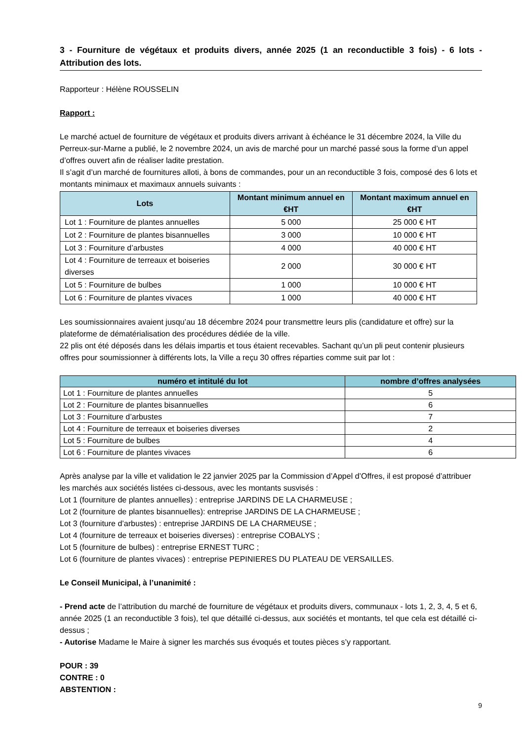3 - Fourniture de végétaux et produits divers, année 2025 (1 an reconductible 3 fois) - 6 lots - Attribution des lots.
Rapporteur : Hélène ROUSSELIN
Rapport :
Le marché actuel de fourniture de végétaux et produits divers arrivant à échéance le 31 décembre 2024, la Ville du Perreux-sur-Marne a publié, le 2 novembre 2024, un avis de marché pour un marché passé sous la forme d’un appel d’offres ouvert afin de réaliser ladite prestation.
Il s’agit d’un marché de fournitures alloti, à bons de commandes, pour un an reconductible 3 fois, composé des 6 lots et montants minimaux et maximaux annuels suivants :
| Lots | Montant minimum annuel en €HT | Montant maximum annuel en €HT |
| --- | --- | --- |
| Lot 1 : Fourniture de plantes annuelles | 5 000 | 25 000 € HT |
| Lot 2 : Fourniture de plantes bisannuelles | 3 000 | 10 000 € HT |
| Lot 3 : Fourniture d’arbustes | 4 000 | 40 000 € HT |
| Lot 4 : Fourniture de terreaux et boiseries diverses | 2 000 | 30 000 € HT |
| Lot 5 : Fourniture de bulbes | 1 000 | 10 000 € HT |
| Lot 6 : Fourniture de plantes vivaces | 1 000 | 40 000 € HT |
Les soumissionnaires avaient jusqu’au 18 décembre 2024 pour transmettre leurs plis (candidature et offre) sur la plateforme de dématérialisation des procédures dédiée de la ville.
22 plis ont été déposés dans les délais impartis et tous étaient recevables. Sachant qu’un pli peut contenir plusieurs offres pour soumissionner à différents lots, la Ville a reçu 30 offres réparties comme suit par lot :
| numéro et intitulé du lot | nombre d’offres analysées |
| --- | --- |
| Lot 1 : Fourniture de plantes annuelles | 5 |
| Lot 2 : Fourniture de plantes bisannuelles | 6 |
| Lot 3 : Fourniture d’arbustes | 7 |
| Lot 4 : Fourniture de terreaux et boiseries diverses | 2 |
| Lot 5 : Fourniture de bulbes | 4 |
| Lot 6 : Fourniture de plantes vivaces | 6 |
Après analyse par la ville et validation le 22 janvier 2025 par la Commission d’Appel d’Offres, il est proposé d’attribuer les marchés aux sociétés listées ci-dessous, avec les montants susvisés :
Lot 1 (fourniture de plantes annuelles) : entreprise JARDINS DE LA CHARMEUSE ;
Lot 2 (fourniture de plantes bisannuelles): entreprise JARDINS DE LA CHARMEUSE ;
Lot 3 (fourniture d’arbustes) : entreprise JARDINS DE LA CHARMEUSE ;
Lot 4 (fourniture de terreaux et boiseries diverses) : entreprise COBALYS ;
Lot 5 (fourniture de bulbes) : entreprise ERNEST TURC ;
Lot 6 (fourniture de plantes vivaces) : entreprise PEPINIERES DU PLATEAU DE VERSAILLES.
Le Conseil Municipal, à l’unanimité :
- Prend acte de l’attribution du marché de fourniture de végétaux et produits divers, communaux - lots 1, 2, 3, 4, 5 et 6, année 2025 (1 an reconductible 3 fois), tel que détaillé ci-dessus, aux sociétés et montants, tel que cela est détaillé ci-dessus ;
- Autorise Madame le Maire à signer les marchés sus évoqués et toutes pièces s’y rapportant.
POUR : 39
CONTRE : 0
ABSTENTION :
9